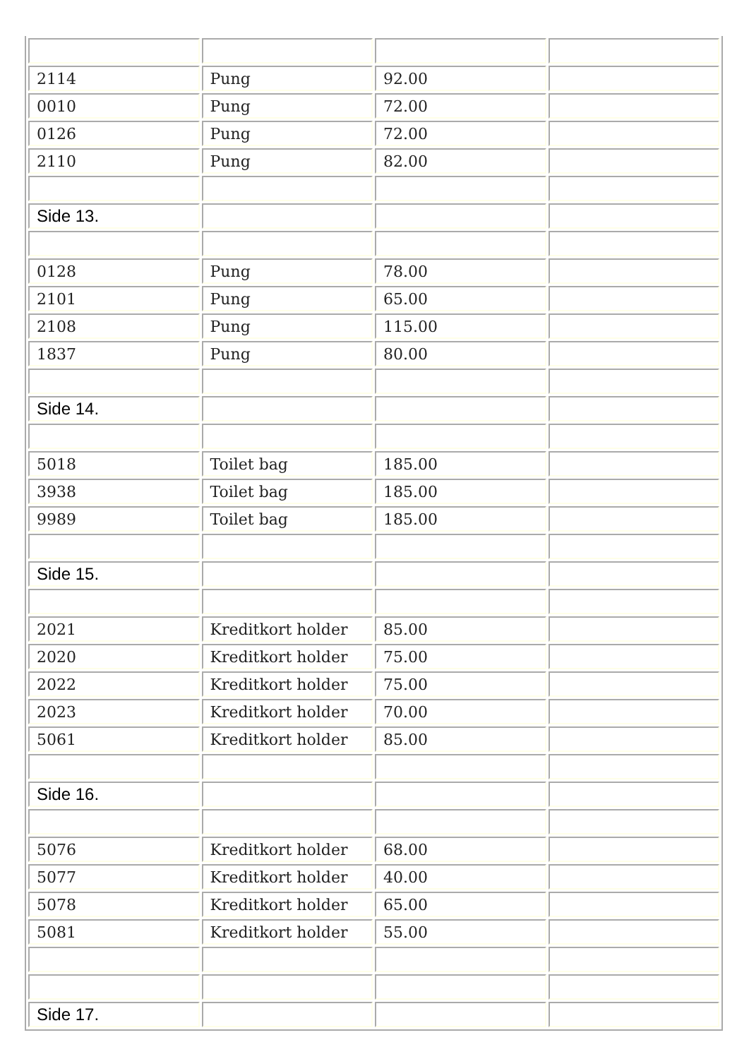| 2114 | Pung | 92.00 | |
| 0010 | Pung | 72.00 | |
| 0126 | Pung | 72.00 | |
| 2110 | Pung | 82.00 | |
| Side 13. | | | |
| 0128 | Pung | 78.00 | |
| 2101 | Pung | 65.00 | |
| 2108 | Pung | 115.00 | |
| 1837 | Pung | 80.00 | |
| Side 14. | | | |
| 5018 | Toilet bag | 185.00 | |
| 3938 | Toilet bag | 185.00 | |
| 9989 | Toilet bag | 185.00 | |
| Side 15. | | | |
| 2021 | Kreditkort holder | 85.00 | |
| 2020 | Kreditkort holder | 75.00 | |
| 2022 | Kreditkort holder | 75.00 | |
| 2023 | Kreditkort holder | 70.00 | |
| 5061 | Kreditkort holder | 85.00 | |
| Side 16. | | | |
| 5076 | Kreditkort holder | 68.00 | |
| 5077 | Kreditkort holder | 40.00 | |
| 5078 | Kreditkort holder | 65.00 | |
| 5081 | Kreditkort holder | 55.00 | |
| Side 17. | | | |